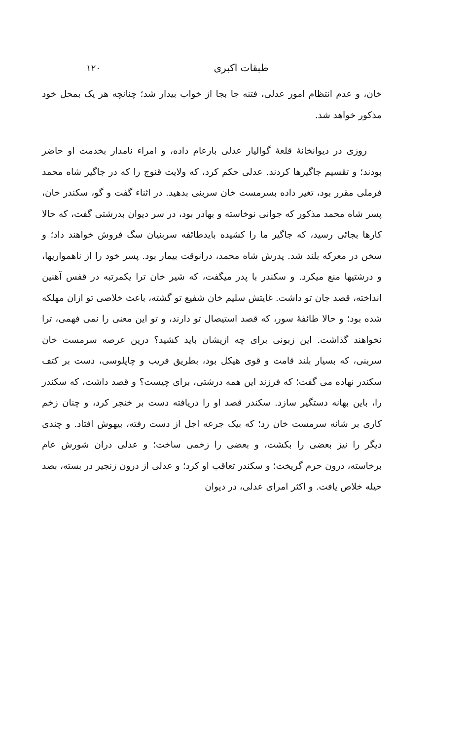طبقات اکبری ۱۲۰
خان، و عدم انتظام امور عدلی، فتنه جا بجا از خواب بیدار شد؛ چنانچه هر یک بمحل خود مذکور خواهد شد.
روزی در دیوانخانهٔ قلعهٔ گوالیار عدلی بارعام داده، و امراء نامدار بخدمت او حاضر بودند؛ و تقسیم جاگیرها کردند. عدلی حکم کرد، که ولایت قنوج را که در جاگیر شاه محمد فرملی مقرر بود، تغیر داده بسرمست خان سربنی بدهید. در اثناء گفت و گو، سکندر خان، پسر شاه محمد مذکور که جوانی نوخاسته و بهادر بود، در سر دیوان بدرشتی گفت، که حالا کارها بجائی رسید، که جاگیر ما را کشیده بایدطائفه سربنیان سگ فروش خواهند داد؛ و سخن در معرکه بلند شد. پدرش شاه محمد، درانوقت بیمار بود. پسر خود را از ناهمواریها، و درشتیها منع میکرد. و سکندر با پدر میگفت، که شیر خان ترا یکمرتبه در قفس آهنین انداخته، قصد جان تو داشت. غایتش سلیم خان شفیع تو گشته، باعث خلاصی تو ازان مهلکه شده بود؛ و حالا طائفهٔ سور، که قصد استیصال تو دارند، و تو این معنی را نمی فهمی، ترا نخواهند گذاشت. این زبونی برای چه ازیشان باید کشید؟ درین عرصه سرمست خان سربنی، که بسیار بلند قامت و قوی هیکل بود، بطریق فریب و چاپلوسی، دست بر کتف سکندر نهاده می گفت؛ که فرزند این همه درشتی، برای چیست؟ و قصد داشت، که سکندر را، باین بهانه دستگیر سازد. سکندر قصد او را دریافته دست بر خنجر کرد، و چنان زخم کاری بر شانه سرمست خان زد؛ که بیک جرعه اجل از دست رفته، بیهوش افتاد. و چندی دیگر را نیز بعضی را بکشت، و بعضی را زخمی ساخت؛ و عدلی دران شورش عام برخاسته، درون حرم گریخت؛ و سکندر تعاقب او کرد؛ و عدلی از درون زنجیر در بسته، بصد حیله خلاص یافت. و اکثر امرای عدلی، در دیوان